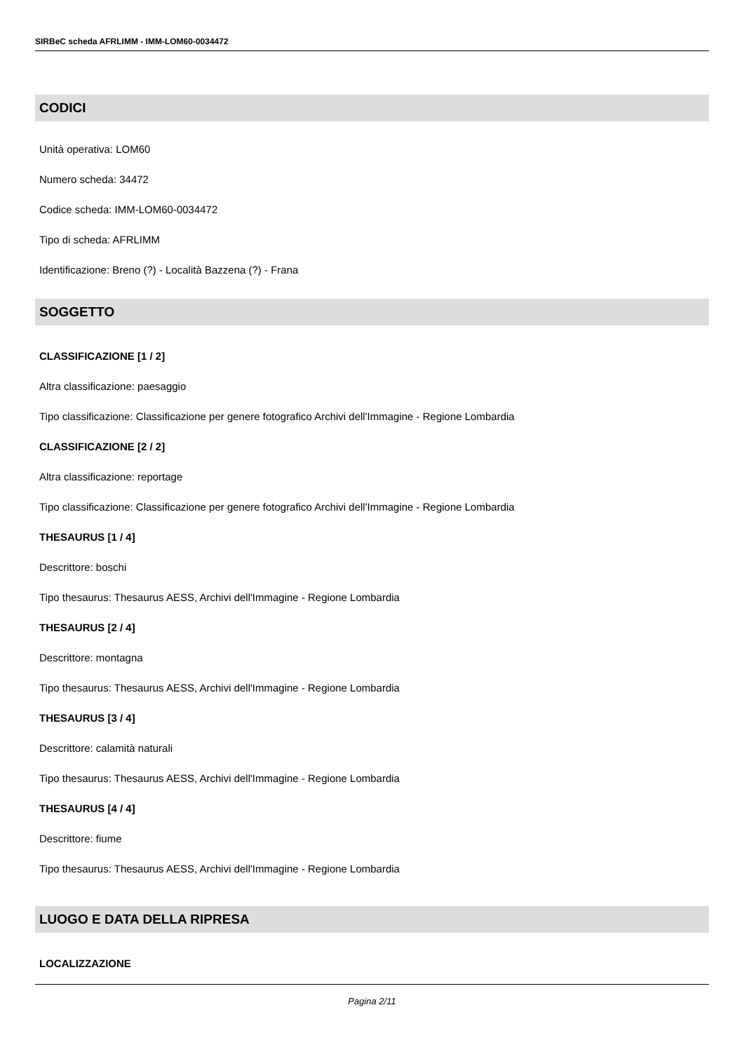SIRBeC scheda AFRLIMM - IMM-LOM60-0034472
CODICI
Unità operativa: LOM60
Numero scheda: 34472
Codice scheda: IMM-LOM60-0034472
Tipo di scheda: AFRLIMM
Identificazione: Breno (?) - Località Bazzena (?) - Frana
SOGGETTO
CLASSIFICAZIONE [1 / 2]
Altra classificazione: paesaggio
Tipo classificazione: Classificazione per genere fotografico Archivi dell'Immagine - Regione Lombardia
CLASSIFICAZIONE [2 / 2]
Altra classificazione: reportage
Tipo classificazione: Classificazione per genere fotografico Archivi dell'Immagine - Regione Lombardia
THESAURUS [1 / 4]
Descrittore: boschi
Tipo thesaurus: Thesaurus AESS, Archivi dell'Immagine - Regione Lombardia
THESAURUS [2 / 4]
Descrittore: montagna
Tipo thesaurus: Thesaurus AESS, Archivi dell'Immagine - Regione Lombardia
THESAURUS [3 / 4]
Descrittore: calamità naturali
Tipo thesaurus: Thesaurus AESS, Archivi dell'Immagine - Regione Lombardia
THESAURUS [4 / 4]
Descrittore: fiume
Tipo thesaurus: Thesaurus AESS, Archivi dell'Immagine - Regione Lombardia
LUOGO E DATA DELLA RIPRESA
LOCALIZZAZIONE
Pagina 2/11